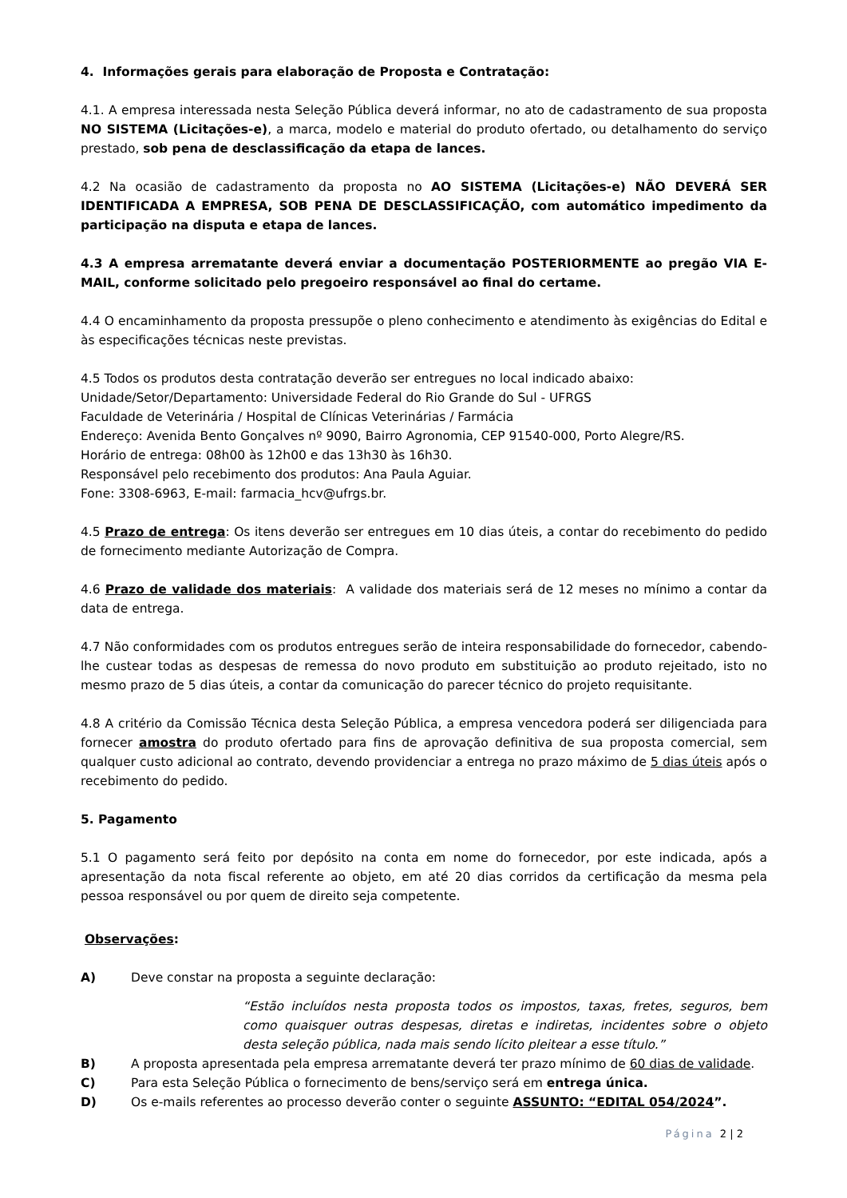4. Informações gerais para elaboração de Proposta e Contratação:
4.1. A empresa interessada nesta Seleção Pública deverá informar, no ato de cadastramento de sua proposta NO SISTEMA (Licitações-e), a marca, modelo e material do produto ofertado, ou detalhamento do serviço prestado, sob pena de desclassificação da etapa de lances.
4.2 Na ocasião de cadastramento da proposta no AO SISTEMA (Licitações-e) NÃO DEVERÁ SER IDENTIFICADA A EMPRESA, SOB PENA DE DESCLASSIFICAÇÃO, com automático impedimento da participação na disputa e etapa de lances.
4.3 A empresa arrematante deverá enviar a documentação POSTERIORMENTE ao pregão VIA E-MAIL, conforme solicitado pelo pregoeiro responsável ao final do certame.
4.4 O encaminhamento da proposta pressupõe o pleno conhecimento e atendimento às exigências do Edital e às especificações técnicas neste previstas.
4.5 Todos os produtos desta contratação deverão ser entregues no local indicado abaixo:
Unidade/Setor/Departamento: Universidade Federal do Rio Grande do Sul - UFRGS
Faculdade de Veterinária / Hospital de Clínicas Veterinárias / Farmácia
Endereço: Avenida Bento Gonçalves nº 9090, Bairro Agronomia, CEP 91540-000, Porto Alegre/RS.
Horário de entrega: 08h00 às 12h00 e das 13h30 às 16h30.
Responsável pelo recebimento dos produtos: Ana Paula Aguiar.
Fone: 3308-6963, E-mail: farmacia_hcv@ufrgs.br.
4.5 Prazo de entrega: Os itens deverão ser entregues em 10 dias úteis, a contar do recebimento do pedido de fornecimento mediante Autorização de Compra.
4.6 Prazo de validade dos materiais: A validade dos materiais será de 12 meses no mínimo a contar da data de entrega.
4.7 Não conformidades com os produtos entregues serão de inteira responsabilidade do fornecedor, cabendo-lhe custear todas as despesas de remessa do novo produto em substituição ao produto rejeitado, isto no mesmo prazo de 5 dias úteis, a contar da comunicação do parecer técnico do projeto requisitante.
4.8 A critério da Comissão Técnica desta Seleção Pública, a empresa vencedora poderá ser diligenciada para fornecer amostra do produto ofertado para fins de aprovação definitiva de sua proposta comercial, sem qualquer custo adicional ao contrato, devendo providenciar a entrega no prazo máximo de 5 dias úteis após o recebimento do pedido.
5. Pagamento
5.1 O pagamento será feito por depósito na conta em nome do fornecedor, por este indicada, após a apresentação da nota fiscal referente ao objeto, em até 20 dias corridos da certificação da mesma pela pessoa responsável ou por quem de direito seja competente.
Observações:
A) Deve constar na proposta a seguinte declaração:
“Estão incluídos nesta proposta todos os impostos, taxas, fretes, seguros, bem como quaisquer outras despesas, diretas e indiretas, incidentes sobre o objeto desta seleção pública, nada mais sendo lícito pleitear a esse título.”
B) A proposta apresentada pela empresa arrematante deverá ter prazo mínimo de 60 dias de validade.
C) Para esta Seleção Pública o fornecimento de bens/serviço será em entrega única.
D) Os e-mails referentes ao processo deverão conter o seguinte ASSUNTO: “EDITAL 054/2024”.
Página 2 | 2